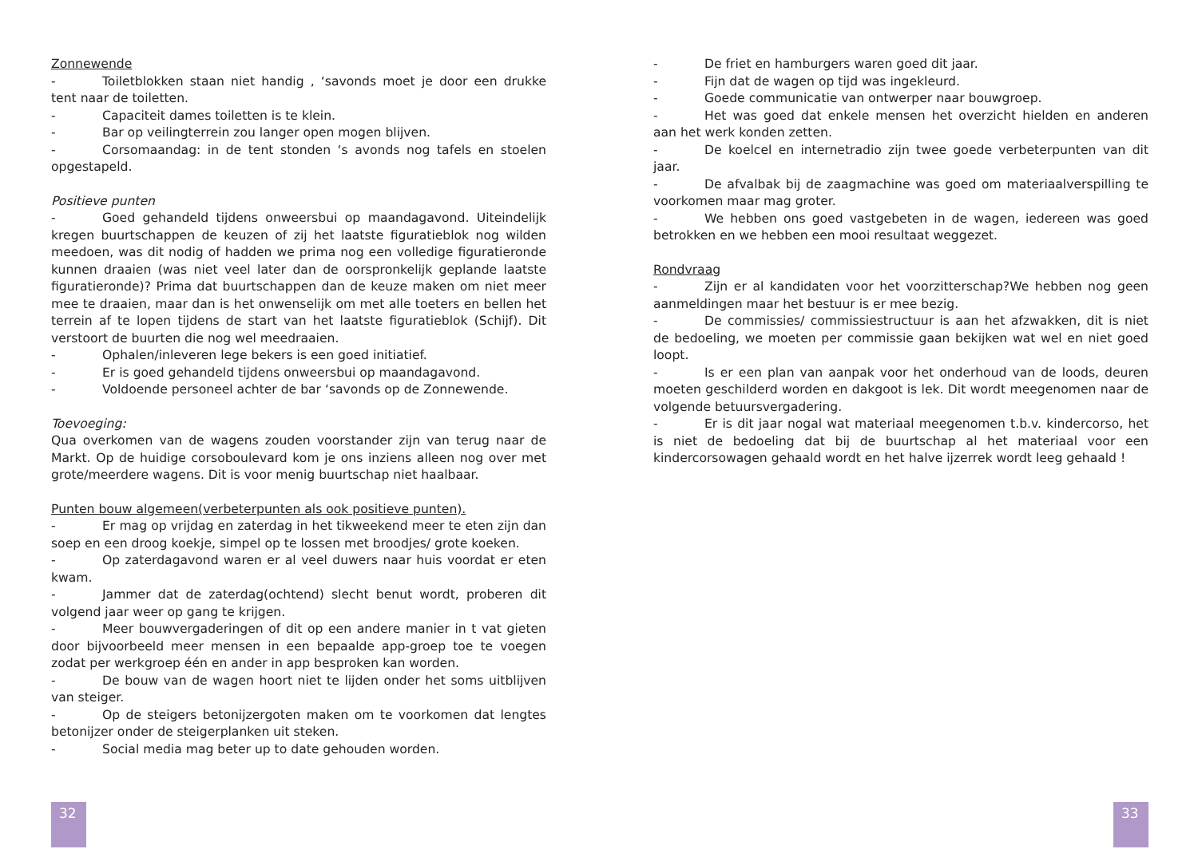Zonnewende
- Toiletblokken staan niet handig , ‘savonds moet je door een drukke tent naar de toiletten.
- Capaciteit dames toiletten is te klein.
- Bar op veilingterrein zou langer open mogen blijven.
- Corsomaandag: in de tent stonden ‘s avonds nog tafels en stoelen opgestapeld.
Positieve punten
- Goed gehandeld tijdens onweersbui op maandagavond. Uiteindelijk kregen buurtschappen de keuzen of zij het laatste figuratieblok nog wilden meedoen, was dit nodig of hadden we prima nog een volledige figuratieronde kunnen draaien (was niet veel later dan de oorspronkelijk geplande laatste figuratieronde)? Prima dat buurtschappen dan de keuze maken om niet meer mee te draaien, maar dan is het onwenselijk om met alle toeters en bellen het terrein af te lopen tijdens de start van het laatste figuratieblok (Schijf). Dit verstoort de buurten die nog wel meedraaien.
- Ophalen/inleveren lege bekers is een goed initiatief.
- Er is goed gehandeld tijdens onweersbui op maandagavond.
- Voldoende personeel achter de bar ‘savonds op de Zonnewende.
Toevoeging:
Qua overkomen van de wagens zouden voorstander zijn van terug naar de Markt. Op de huidige corsoboulevard kom je ons inziens alleen nog over met grote/meerdere wagens. Dit is voor menig buurtschap niet haalbaar.
Punten bouw algemeen(verbeterpunten als ook positieve punten).
- Er mag op vrijdag en zaterdag in het tikweekend meer te eten zijn dan soep en een droog koekje, simpel op te lossen met broodjes/ grote koeken.
- Op zaterdagavond waren er al veel duwers naar huis voordat er eten kwam.
- Jammer dat de zaterdag(ochtend) slecht benut wordt, proberen dit volgend jaar weer op gang te krijgen.
- Meer bouwvergaderingen of dit op een andere manier in t vat gieten door bijvoorbeeld meer mensen in een bepaalde app-groep toe te voegen zodat per werkgroep één en ander in app besproken kan worden.
- De bouw van de wagen hoort niet te lijden onder het soms uitblijven van steiger.
- Op de steigers betonijzergoten maken om te voorkomen dat lengtes betonijzer onder de steigerplanken uit steken.
- Social media mag beter up to date gehouden worden.
32
- De friet en hamburgers waren goed dit jaar.
- Fijn dat de wagen op tijd was ingekleurd.
- Goede communicatie van ontwerper naar bouwgroep.
- Het was goed dat enkele mensen het overzicht hielden en anderen aan het werk konden zetten.
- De koelcel en internetradio zijn twee goede verbeterpunten van dit jaar.
- De afvalbak bij de zaagmachine was goed om materiaalverspilling te voorkomen maar mag groter.
- We hebben ons goed vastgebeten in de wagen, iedereen was goed betrokken en we hebben een mooi resultaat weggezet.
Rondvraag
- Zijn er al kandidaten voor het voorzitterschap?We hebben nog geen aanmeldingen maar het bestuur is er mee bezig.
- De commissies/ commissiestructuur is aan het afzwakken, dit is niet de bedoeling, we moeten per commissie gaan bekijken wat wel en niet goed loopt.
- Is er een plan van aanpak voor het onderhoud van de loods, deuren moeten geschilderd worden en dakgoot is lek. Dit wordt meegenomen naar de volgende betuursvergadering.
- Er is dit jaar nogal wat materiaal meegenomen t.b.v. kindercorso, het is niet de bedoeling dat bij de buurtschap al het materiaal voor een kindercorsowagen gehaald wordt en het halve ijzerrek wordt leeg gehaald !
33